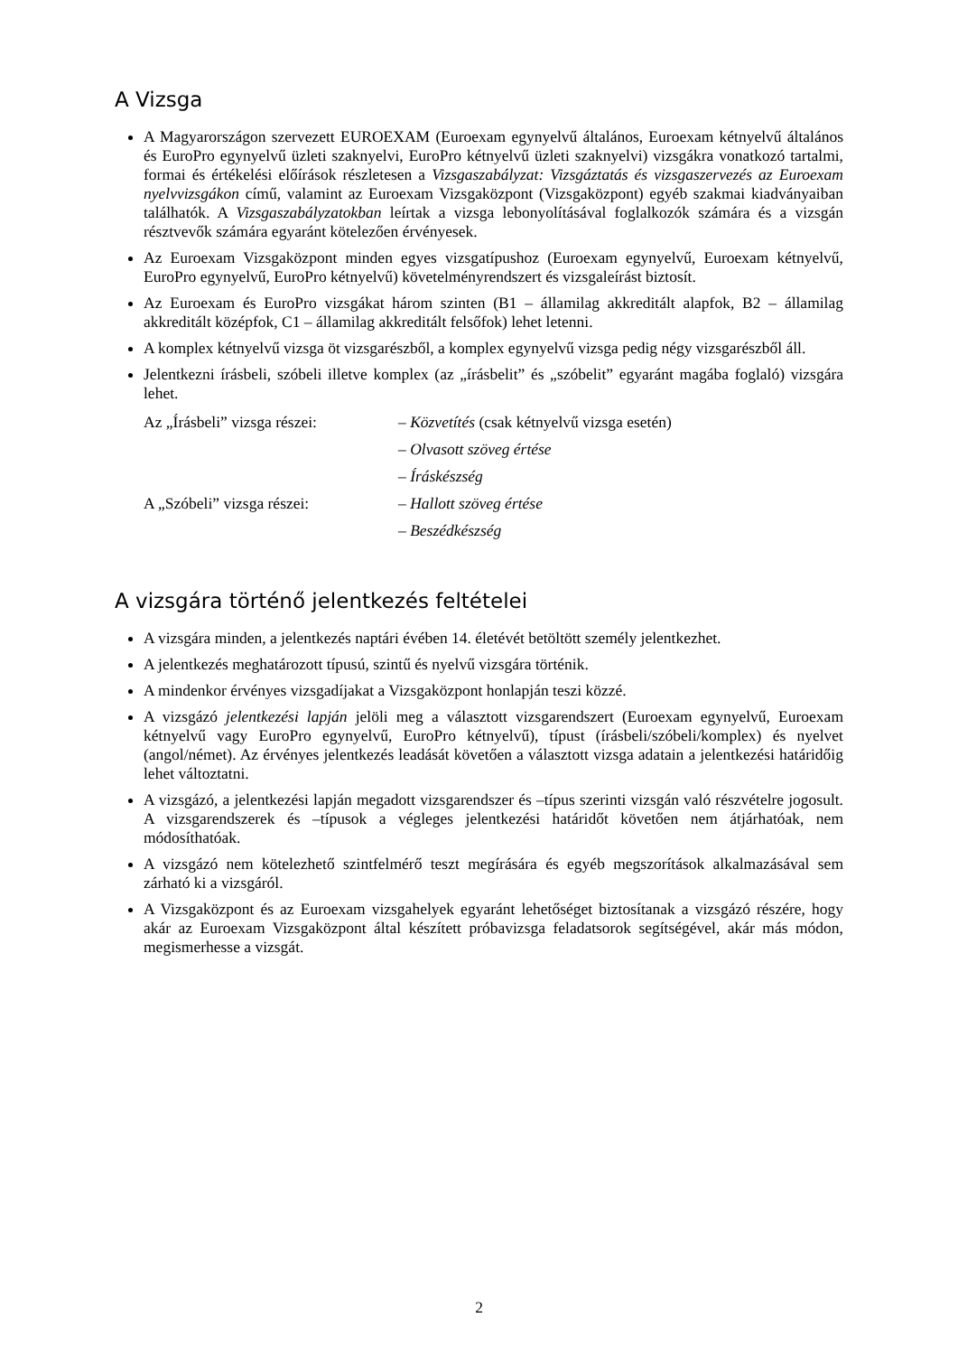A Vizsga
A Magyarországon szervezett EUROEXAM (Euroexam egynyelvű általános, Euroexam kétnyelvű általános és EuroPro egynyelvű üzleti szaknyelvi, EuroPro kétnyelvű üzleti szaknyelvi) vizsgákra vonatkozó tartalmi, formai és értékelési előírások részletesen a Vizsgaszabályzat: Vizsgáztatás és vizsgaszervezés az Euroexam nyelvvizsgákon című, valamint az Euroexam Vizsgaközpont (Vizsgaközpont) egyéb szakmai kiadványaiban találhatók. A Vizsgaszabályzatokban leírtak a vizsga lebonyolításával foglalkozók számára és a vizsgán résztvevők számára egyaránt kötelezően érvényesek.
Az Euroexam Vizsgaközpont minden egyes vizsgatípushoz (Euroexam egynyelvű, Euroexam kétnyelvű, EuroPro egynyelvű, EuroPro kétnyelvű) követelményrendszert és vizsgaleírást biztosít.
Az Euroexam és EuroPro vizsgákat három szinten (B1 – államilag akkreditált alapfok, B2 – államilag akkreditált középfok, C1 – államilag akkreditált felsőfok) lehet letenni.
A komplex kétnyelvű vizsga öt vizsgarészből, a komplex egynyelvű vizsga pedig négy vizsgarészből áll.
Jelentkezni írásbeli, szóbeli illetve komplex (az „írásbelit” és „szóbelit” egyaránt magába foglaló) vizsgára lehet.
Az „Írásbeli” vizsga részei:
– Közvetítés (csak kétnyelvű vizsga esetén)
– Olvasott szöveg értése
– Íráskészség
A „Szóbeli” vizsga részei:
– Hallott szöveg értése
– Beszédkészség
A vizsgára történő jelentkezés feltételei
A vizsgára minden, a jelentkezés naptári évében 14. életévét betöltött személy jelentkezhet.
A jelentkezés meghatározott típusú, szintű és nyelvű vizsgára történik.
A mindenkor érvényes vizsgadíjakat a Vizsgaközpont honlapján teszi közzé.
A vizsgázó jelentkezési lapján jelöli meg a választott vizsgarendszert (Euroexam egynyelvű, Euroexam kétnyelvű vagy EuroPro egynyelvű, EuroPro kétnyelvű), típust (írásbeli/szóbeli/komplex) és nyelvet (angol/német). Az érvényes jelentkezés leadását követően a választott vizsga adatain a jelentkezési határidőig lehet változtatni.
A vizsgázó, a jelentkezési lapján megadott vizsgarendszer és –típus szerinti vizsgán való részvételre jogosult. A vizsgarendszerek és –típusok a végleges jelentkezési határidőt követően nem átjárhatóak, nem módosíthatóak.
A vizsgázó nem kötelezhető szintfelmérő teszt megírására és egyéb megszorítások alkalmazásával sem zárható ki a vizsgáról.
A Vizsgaközpont és az Euroexam vizsgahelyek egyaránt lehetőséget biztosítanak a vizsgázó részére, hogy akár az Euroexam Vizsgaközpont által készített próbavizsga feladatsorok segítségével, akár más módon, megismerhesse a vizsgát.
2